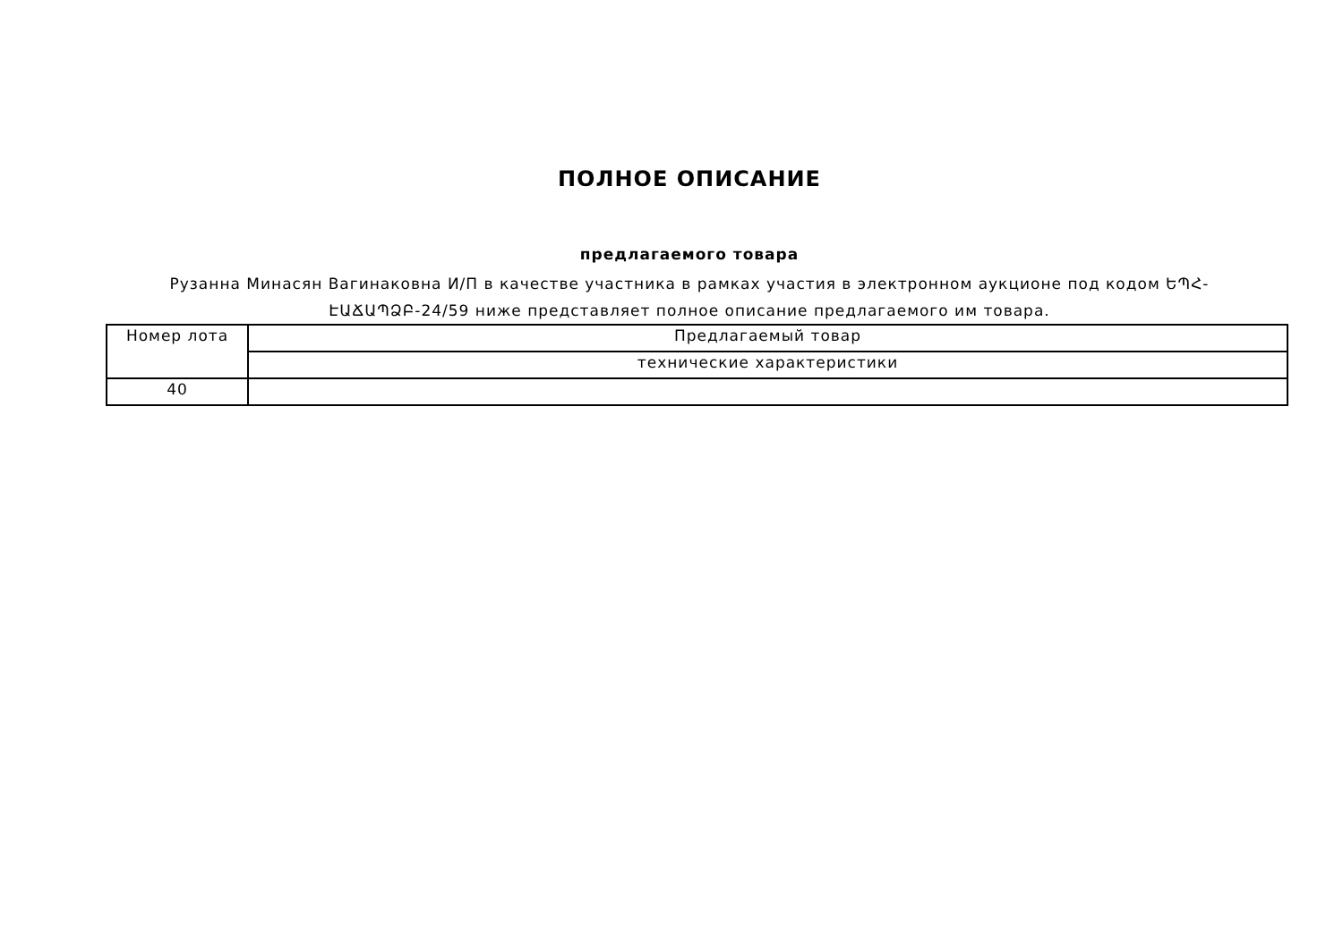ПОЛНОЕ ОПИСАНИЕ
предлагаемого товара
Рузанна Минасян Вагинаковна И/П в качестве участника в рамках участия в электронном аукционе под кодом ԵՊՀ-ԷԱՃԱՊՁԲ-24/59 ниже представляет полное описание предлагаемого им товара.
| Номер лота | Предлагаемый товар |
| --- | --- |
| | технические характеристики |
| 40 | |